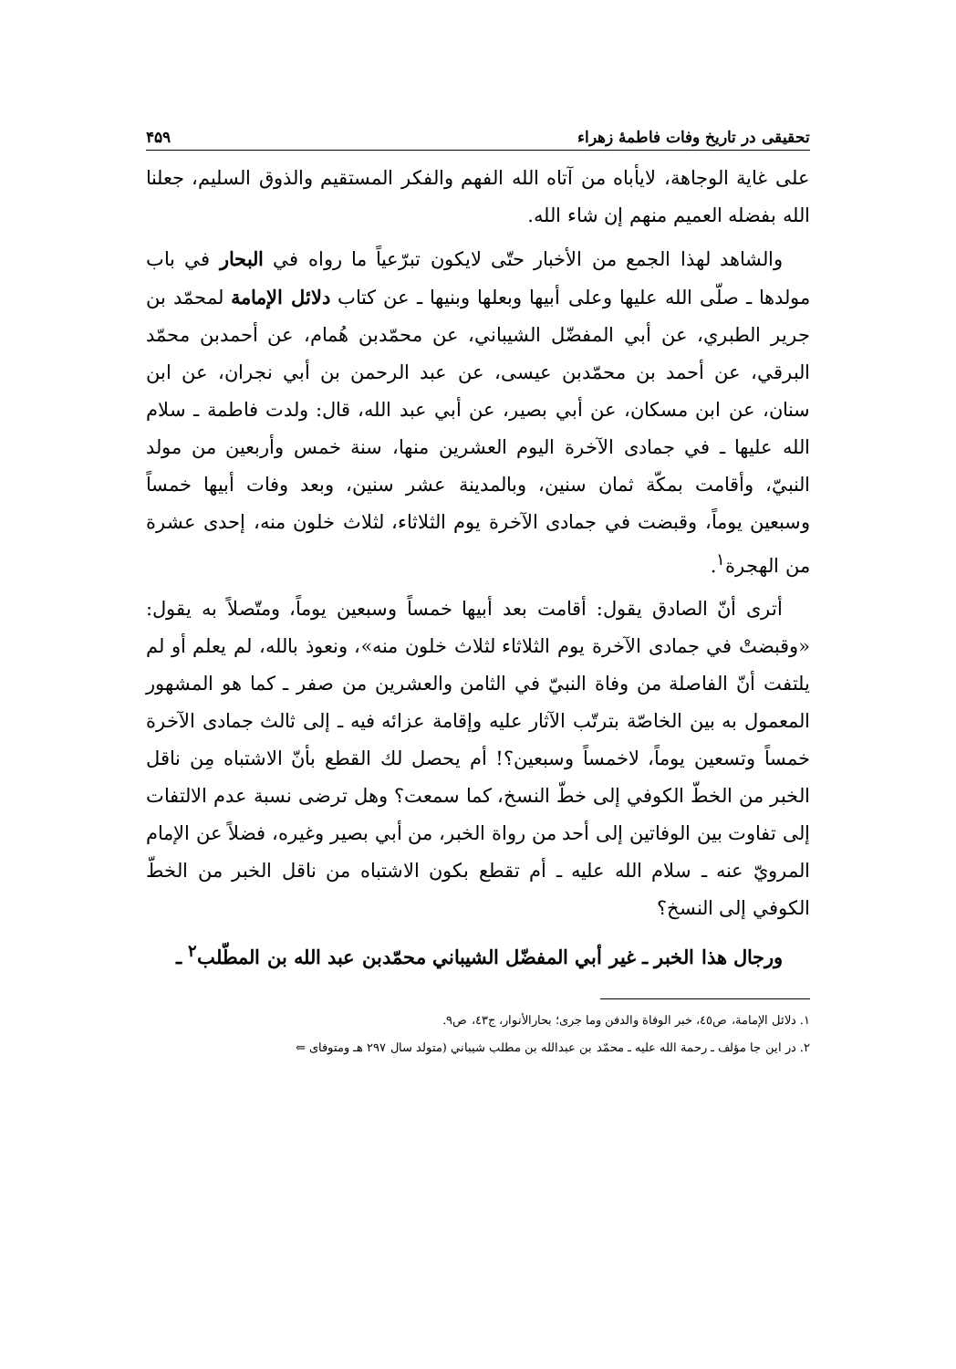تحقيقى در تاريخ وفات فاطمهٔ زهراء ۴۵۹
على غاية الوجاهة، لايأباه من آتاه الله الفهم والفكر المستقيم والذوق السليم، جعلنا الله بفضله العميم منهم إن شاء الله.
والشاهد لهذا الجمع من الأخبار حتّى لايكون تبرّعياً ما رواه في البحار في باب مولدها ـ صلّى الله عليها وعلى أبيها وبعلها وبنيها ـ عن كتاب دلائل الإمامة لمحمّد بن جرير الطبري، عن أبي المفضّل الشيباني، عن محمّدبن هُمام، عن أحمدبن محمّد البرقي، عن أحمد بن محمّدبن عيسى، عن عبد الرحمن بن أبي نجران، عن ابن سنان، عن ابن مسكان، عن أبي بصير، عن أبي عبد الله، قال: ولدت فاطمة ـ سلام الله عليها ـ في جمادى الآخرة اليوم العشرين منها، سنة خمس وأربعين من مولد النبيّ، وأقامت بمكّة ثمان سنين، وبالمدينة عشر سنين، وبعد وفات أبيها خمساً وسبعين يوماً، وقبضت في جمادى الآخرة يوم الثلاثاء، لثلاث خلون منه، إحدى عشرة من الهجرة<sup>١</sup>.
أترى أنّ الصادق يقول: أقامت بعد أبيها خمساً وسبعين يوماً، ومتّصلاً به يقول: «وقبضتْ في جمادى الآخرة يوم الثلاثاء لثلاث خلون منه»، ونعوذ بالله، لم يعلم أو لم يلتفت أنّ الفاصلة من وفاة النبيّ في الثامن والعشرين من صفر ـ كما هو المشهور المعمول به بين الخاصّة بترتّب الآثار عليه وإقامة عزائه فيه ـ إلى ثالث جمادى الآخرة خمساً وتسعين يوماً، لاخمساً وسبعين؟! أم يحصل لك القطع بأنّ الاشتباه مِن ناقل الخبر من الخطّ الكوفي إلى خطّ النسخ، كما سمعت؟ وهل ترضى نسبة عدم الالتفات إلى تفاوت بين الوفاتين إلى أحد من رواة الخبر، من أبي بصير وغيره، فضلاً عن الإمام المرويّ عنه ـ سلام الله عليه ـ أم تقطع بكون الاشتباه من ناقل الخبر من الخطّ الكوفي إلى النسخ؟
ورجال هذا الخبر ـ غير أبي المفضّل الشيباني محمّدبن عبد الله بن المطّلب<sup>٢</sup> ـ
١. دلائل الإمامة، ص٤٥، خبر الوفاة والدفن وما جرى؛ بحارالأنوار، ج٤٣، ص٩.
٢. در اين جا مؤلف ـ رحمة الله عليه ـ محمّد بن عبدالله بن مطلب شيباني (متولد سال ٢٩٧ هـ ومتوفاى ⇐